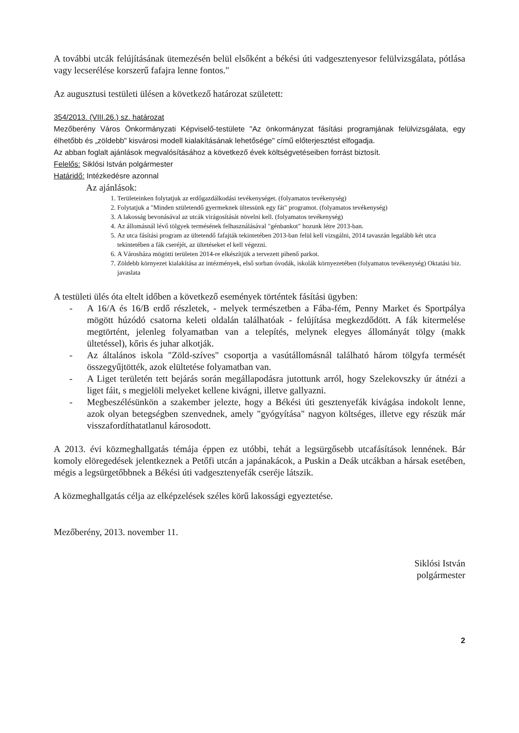A további utcák felújításának ütemezésén belül elsőként a békési úti vadgesztenyesor felülvizsgálata, pótlása vagy lecserélése korszerű fafajra lenne fontos."
Az augusztusi testületi ülésen a következő határozat született:
354/2013. (VIII.26.) sz. határozat
Mezőberény Város Önkormányzati Képviselő-testülete "Az önkormányzat fásítási programjának felülvizsgálata, egy élhetőbb és „zöldebb" kisvárosi modell kialakításának lehetősége" című előterjesztést elfogadja.
Az abban foglalt ajánlások megvalósításához a következő évek költségvetéseiben forrást biztosít.
Felelős: Siklósi István polgármester
Határidő: Intézkedésre azonnal
Az ajánlások:
1. Területeinken folytatjuk az erdőgazdálkodási tevékenységet. (folyamatos tevékenység)
2. Folytatjuk a "Minden születendő gyermeknek ültessünk egy fát" programot. (folyamatos tevékenység)
3. A lakosság bevonásával az utcák virágosítását növelni kell. (folyamatos tevékenység)
4. Az állomásnál lévő tölgyek termésének felhasználásával "génbankot" hozunk létre 2013-ban.
5. Az utca fásítási program az ültetendő fafajták tekintetében 2013-ban felül kell vizsgálni, 2014 tavaszán legalább két utca tekintetében a fák cseréjét, az ültetéseket el kell végezni.
6. A Városháza mögötti területen 2014-re elkészítjük a tervezett pihenő parkot.
7. Zöldebb környezet kialakítása az intézmények, első sorban óvodák, iskolák környezetében (folyamatos tevékenység) Oktatási biz. javaslata
A testületi ülés óta eltelt időben a következő események történtek fásítási ügyben:
- A 16/A és 16/B erdő részletek, - melyek természetben a Fába-fém, Penny Market és Sportpálya mögött húzódó csatorna keleti oldalán találhatóak - felújítása megkezdődött. A fák kitermelése megtörtént, jelenleg folyamatban van a telepítés, melynek elegyes állományát tölgy (makk ültetéssel), kőris és juhar alkotják.
- Az általános iskola "Zöld-szíves" csoportja a vasútállomásnál található három tölgyfa termését összegyűjtötték, azok elültetése folyamatban van.
- A Liget területén tett bejárás során megállapodásra jutottunk arról, hogy Szelekovszky úr átnézi a liget fáit, s megjelöli melyeket kellene kivágni, illetve gallyazni.
- Megbeszélésünkön a szakember jelezte, hogy a Békési úti gesztenyefák kivágása indokolt lenne, azok olyan betegségben szenvednek, amely "gyógyítása" nagyon költséges, illetve egy részük már visszafordíthatatlanul károsodott.
A 2013. évi közmeghallgatás témája éppen ez utóbbi, tehát a legsürgősebb utcafásítások lennének. Bár komoly elöregedések jelentkeznek a Petőfi utcán a japánakácok, a Puskin a Deák utcákban a hársak esetében, mégis a legsürgetőbbnek a Békési úti vadgesztenyefák cseréje látszik.
A közmeghallgatás célja az elképzelések széles körű lakossági egyeztetése.
Mezőberény, 2013. november 11.
Siklósi István
polgármester
2